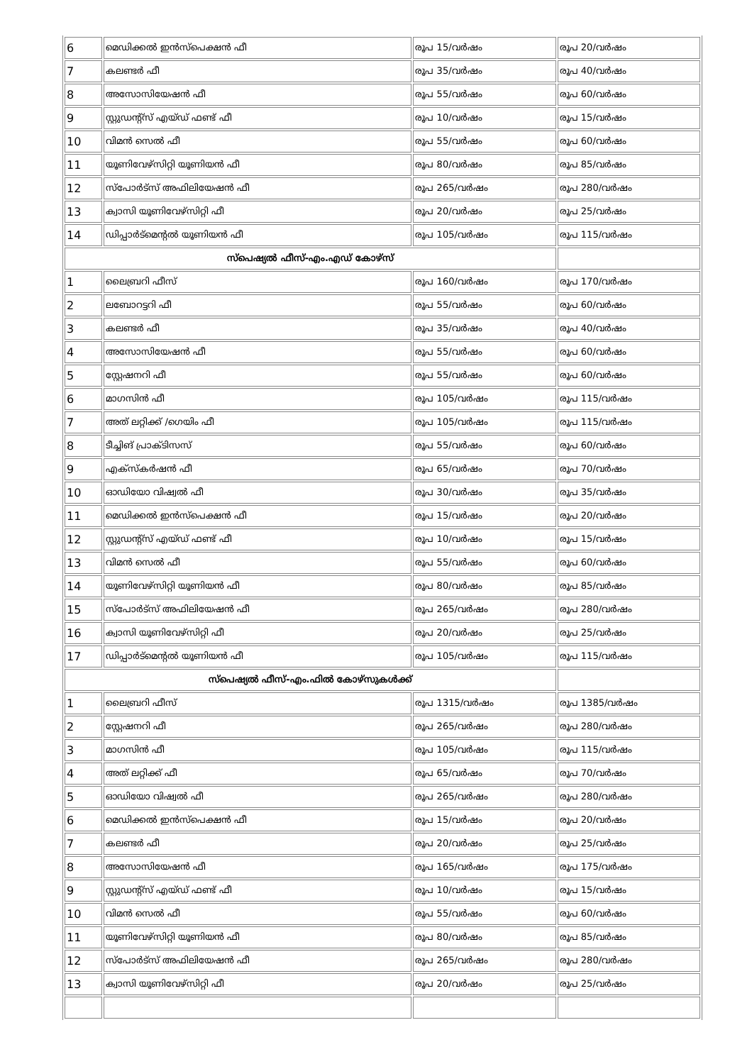| 6 | മെഡിക്കൽ ഇൻസ്‌പെക്ഷൻ ഫീ | രൂപ 15/വർഷം | രൂപ 20/വർഷം |
| 7 | കലണ്ടർ ഫീ | രൂപ 35/വർഷം | രൂപ 40/വർഷം |
| 8 | അസോസിയേഷൻ ഫീ | രൂപ 55/വർഷം | രൂപ 60/വർഷം |
| 9 | സ്റ്റുഡന്റ്സ് എയ്ഡ് ഫണ്ട് ഫീ | രൂപ 10/വർഷം | രൂപ 15/വർഷം |
| 10 | വിമൻ സെൽ ഫീ | രൂപ 55/വർഷം | രൂപ 60/വർഷം |
| 11 | യൂണിവേഴ്സിറ്റി യൂണിയൻ ഫീ | രൂപ 80/വർഷം | രൂപ 85/വർഷം |
| 12 | സ്പോർട്സ് അഫിലിയേഷൻ ഫീ | രൂപ 265/വർഷം | രൂപ 280/വർഷം |
| 13 | ക്വാസി യൂണിവേഴ്സിറ്റി ഫീ | രൂപ 20/വർഷം | രൂപ 25/വർഷം |
| 14 | ഡിപ്പാർട്മെന്റൽ യൂണിയൻ ഫീ | രൂപ 105/വർഷം | രൂപ 115/വർഷം |
| സ്പെഷ്യൽ ഫീസ്-എം.എഡ് കോഴ്സ് | | | |
| 1 | ലൈബ്രറി ഫീസ് | രൂപ 160/വർഷം | രൂപ 170/വർഷം |
| 2 | ലബോറട്ടറി ഫീ | രൂപ 55/വർഷം | രൂപ 60/വർഷം |
| 3 | കലണ്ടർ ഫീ | രൂപ 35/വർഷം | രൂപ 40/വർഷം |
| 4 | അസോസിയേഷൻ ഫീ | രൂപ 55/വർഷം | രൂപ 60/വർഷം |
| 5 | സ്റ്റേഷനറി ഫീ | രൂപ 55/വർഷം | രൂപ 60/വർഷം |
| 6 | മാഗസിൻ ഫീ | രൂപ 105/വർഷം | രൂപ 115/വർഷം |
| 7 | അത് ലറ്റിക്ക് /ഗെയിം ഫീ | രൂപ 105/വർഷം | രൂപ 115/വർഷം |
| 8 | ടീച്ചിങ് പ്രാക്ടിസസ് | രൂപ 55/വർഷം | രൂപ 60/വർഷം |
| 9 | എക്സ്കർഷൻ ഫീ | രൂപ 65/വർഷം | രൂപ 70/വർഷം |
| 10 | ഓഡിയോ വിഷ്വൽ ഫീ | രൂപ 30/വർഷം | രൂപ 35/വർഷം |
| 11 | മെഡിക്കൽ ഇൻസ്‌പെക്ഷൻ ഫീ | രൂപ 15/വർഷം | രൂപ 20/വർഷം |
| 12 | സ്റ്റുഡന്റ്സ് എയ്ഡ് ഫണ്ട് ഫീ | രൂപ 10/വർഷം | രൂപ 15/വർഷം |
| 13 | വിമൻ സെൽ ഫീ | രൂപ 55/വർഷം | രൂപ 60/വർഷം |
| 14 | യൂണിവേഴ്സിറ്റി യൂണിയൻ ഫീ | രൂപ 80/വർഷം | രൂപ 85/വർഷം |
| 15 | സ്പോർട്സ് അഫിലിയേഷൻ ഫീ | രൂപ 265/വർഷം | രൂപ 280/വർഷം |
| 16 | ക്വാസി യൂണിവേഴ്സിറ്റി ഫീ | രൂപ 20/വർഷം | രൂപ 25/വർഷം |
| 17 | ഡിപ്പാർട്മെന്റൽ യൂണിയൻ ഫീ | രൂപ 105/വർഷം | രൂപ 115/വർഷം |
| സ്പെഷ്യൽ ഫീസ്-എം.ഫിൽ കോഴ്സുകൾക്ക് | | | |
| 1 | ലൈബ്രറി ഫീസ് | രൂപ 1315/വർഷം | രൂപ 1385/വർഷം |
| 2 | സ്റ്റേഷനറി ഫീ | രൂപ 265/വർഷം | രൂപ 280/വർഷം |
| 3 | മാഗസിൻ ഫീ | രൂപ 105/വർഷം | രൂപ 115/വർഷം |
| 4 | അത് ലറ്റിക്ക് ഫീ | രൂപ 65/വർഷം | രൂപ 70/വർഷം |
| 5 | ഓഡിയോ വിഷ്വൽ ഫീ | രൂപ 265/വർഷം | രൂപ 280/വർഷം |
| 6 | മെഡിക്കൽ ഇൻസ്‌പെക്ഷൻ ഫീ | രൂപ 15/വർഷം | രൂപ 20/വർഷം |
| 7 | കലണ്ടർ ഫീ | രൂപ 20/വർഷം | രൂപ 25/വർഷം |
| 8 | അസോസിയേഷൻ ഫീ | രൂപ 165/വർഷം | രൂപ 175/വർഷം |
| 9 | സ്റ്റുഡന്റ്സ് എയ്ഡ് ഫണ്ട് ഫീ | രൂപ 10/വർഷം | രൂപ 15/വർഷം |
| 10 | വിമൻ സെൽ ഫീ | രൂപ 55/വർഷം | രൂപ 60/വർഷം |
| 11 | യൂണിവേഴ്സിറ്റി യൂണിയൻ ഫീ | രൂപ 80/വർഷം | രൂപ 85/വർഷം |
| 12 | സ്പോർട്സ് അഫിലിയേഷൻ ഫീ | രൂപ 265/വർഷം | രൂപ 280/വർഷം |
| 13 | ക്വാസി യൂണിവേഴ്സിറ്റി ഫീ | രൂപ 20/വർഷം | രൂപ 25/വർഷം |